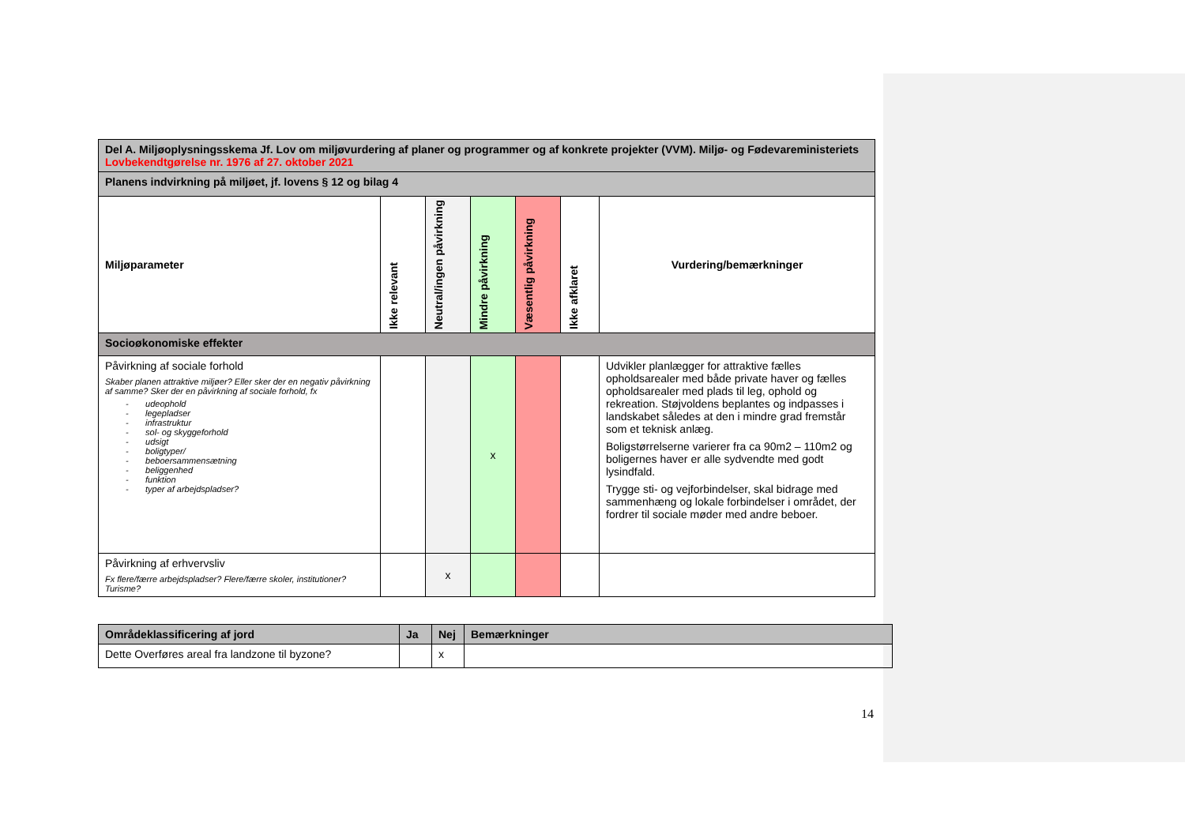| Del A. Miljøoplysningsskema Jf. Lov om miljøvurdering af planer og programmer og af konkrete projekter (VVM). Miljø- og Fødevareministeriets Lovbekendtgørelse nr. 1976 af 27. oktober 2021 | | | | | | |
| Planens indvirkning på miljøet, jf. lovens § 12 og bilag 4 | | | | | | |
| Miljøparameter | Ikke relevant | Neutral/ingen påvirkning | Mindre påvirkning | Væsentlig påvirkning | Ikke afklaret | Vurdering/bemærkninger |
| Socioøkonomiske effekter | | | | | | |
| Påvirkning af sociale forhold Skaber planen attraktive miljøer? Eller sker der en negativ påvirkning af samme? Sker der en påvirkning af sociale forhold, fx - udeophold - legepladser - infrastruktur - sol- og skyggeforhold - udsigt - boligtyper/ - beboersammensætning - beliggenhed - funktion - typer af arbejdspladser? | | | x | | | Udvikler planlægger for attraktive fælles opholdsarealer med både private haver og fælles opholdsarealer med plads til leg, ophold og rekreation. Støjvoldens beplantes og indpasses i landskabet således at den i mindre grad fremstår som et teknisk anlæg. Boligstørrelserne varierer fra ca 90m2 – 110m2 og boligernes haver er alle sydvendte med godt lysindfald. Trygge sti- og vejforbindelser, skal bidrage med sammenhæng og lokale forbindelser i området, der fordrer til sociale møder med andre beboer. |
| Påvirkning af erhvervsliv Fx flere/færre arbejdspladser? Flere/færre skoler, institutioner? Turisme? | | x | | | | |
| Områdeklassificering af jord | Ja | Nej | Bemærkninger |
| Dette Overføres areal fra landzone til byzone? | | x | |
14